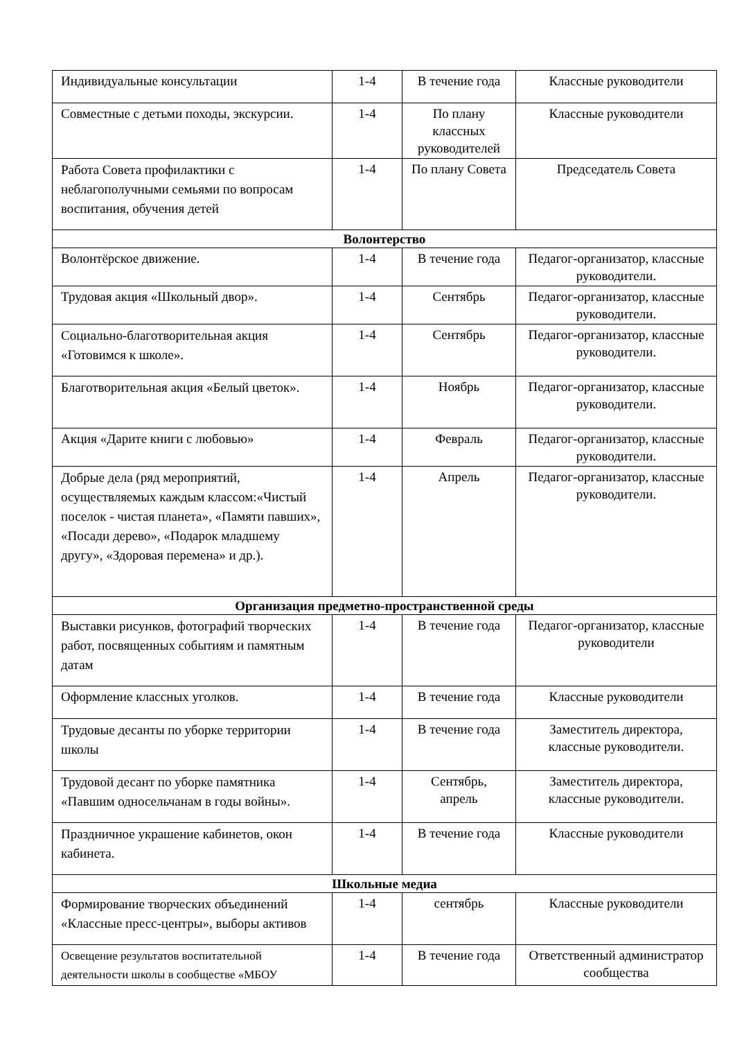| Индивидуальные консультации | 1-4 | В течение года | Классные руководители |
| Совместные с детьми походы, экскурсии. | 1-4 | По плану классных руководителей | Классные руководители |
| Работа Совета профилактики с неблагополучными семьями по вопросам воспитания, обучения детей | 1-4 | По плану Совета | Председатель Совета |
| Волонтерство | | | |
| Волонтёрское движение. | 1-4 | В течение года | Педагог-организатор, классные руководители. |
| Трудовая акция «Школьный двор». | 1-4 | Сентябрь | Педагог-организатор, классные руководители. |
| Социально-благотворительная акция «Готовимся к школе». | 1-4 | Сентябрь | Педагог-организатор, классные руководители. |
| Благотворительная акция «Белый цветок». | 1-4 | Ноябрь | Педагог-организатор, классные руководители. |
| Акция «Дарите книги с любовью» | 1-4 | Февраль | Педагог-организатор, классные руководители. |
| Добрые дела (ряд мероприятий, осуществляемых каждым классом:«Чистый поселок - чистая планета», «Памяти павших», «Посади дерево», «Подарок младшему другу», «Здоровая перемена» и др.). | 1-4 | Апрель | Педагог-организатор, классные руководители. |
| Организация предметно-пространственной среды | | | |
| Выставки рисунков, фотографий творческих работ, посвященных событиям и памятным датам | 1-4 | В течение года | Педагог-организатор, классные руководители |
| Оформление классных уголков. | 1-4 | В течение года | Классные руководители |
| Трудовые десанты по уборке территории школы | 1-4 | В течение года | Заместитель директора, классные руководители. |
| Трудовой десант по уборке памятника «Павшим односельчанам в годы войны». | 1-4 | Сентябрь, апрель | Заместитель директора, классные руководители. |
| Праздничное украшение кабинетов, окон кабинета. | 1-4 | В течение года | Классные руководители |
| Школьные медиа | | | |
| Формирование творческих объединений «Классные пресс-центры», выборы активов | 1-4 | сентябрь | Классные руководители |
| Освещение результатов воспитательной деятельности школы в сообществе «МБОУ | 1-4 | В течение года | Ответственный администратор сообщества |